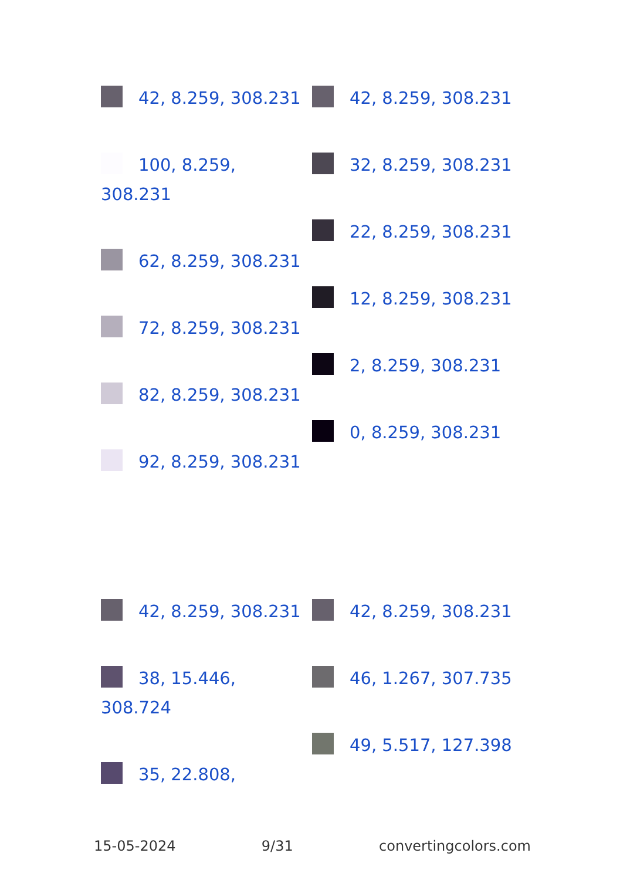42, 8.259, 308.231
100, 8.259,
308.231
62, 8.259, 308.231
72, 8.259, 308.231
82, 8.259, 308.231
92, 8.259, 308.231
42, 8.259, 308.231
32, 8.259, 308.231
22, 8.259, 308.231
12, 8.259, 308.231
2, 8.259, 308.231
0, 8.259, 308.231
42, 8.259, 308.231
38, 15.446,
308.724
35, 22.808,
42, 8.259, 308.231
46, 1.267, 307.735
49, 5.517, 127.398
15-05-2024 9/31 convertingcolors.com